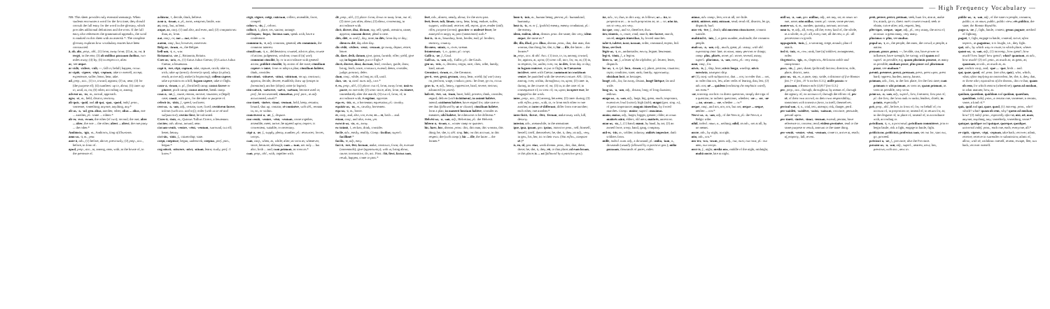— High Frequency Vocabulary —
NB: This sheet provides only essential meanings. When students encounter a word for the first time, they should consult the full entry for the word in the glossary, which provides additional definitions and the roots. If the full entry also references the grammatical appendix, the word is marked on this sheet with an asterisk *. The complete glossary explains how vocabulary entries have been constructed.
ā, ab, abs, prep., abl., (1) from, away from; (2) at, in, on; ā tergō, in the rear; (3) ab mīlibus passuum duōbus, two miles away; (4) by; (5) in respect to, after.
ac, see atque.
ac-cidō, -cidere, -cidī, —, fall to; befall, happen, occur.
ac-cipiō, -cipere, -cēpī, -ceptum, take to oneself, accept; experience, suffer; learn, hear, take.
ad, prep., acc., (1) to, toward, against; (2) at, near; (3) for (the purpose of); (4) numbers: up to, about; (5) time: up to, until, at, on; (6) other, according to, among.
advent-us, -ūs, m., arrival, approach.
ager, -rī, m., field, district, territory.
ali-quis, -quid, and ali-quī, -qua, -quod, indef. pron., someone, something; anyone, anything, any.*
ali-us, -a, -ud, gen. alīus, another, other; alius ... alius, one ... another, pl.: some ... others.*
alt-er, -era, -erum, the other (of two); second; the one; alter ... alter, the one ... the other; alterī ... alterī, the one party ... the other.*
Ambiorix, -īgis, m., Ambiorix, king of Eburones.
amn-us, -ī, m., year.
ante-ā, adv., (1) before, above, previously; (2) prep., acc., before, in front of.
apud, prep., acc., at, among, near, with; at the house of, in the presence of.
arbitror, 1, decide, think, believe.
arm-a, -ōrum, n. pl., arms, weapons; battle, war.
at, conj., but, at least.
atque, ac, conj. (1) and also, and even, and; (2) comparisons: than, as, from.
aut, conj., or; aut ... aut, either ... or.
autem, conj., but; however, moreover.
Belg-ae, -ārum, m., the Belgae.
bell-um, -ī, n., war.
Britanni-a, -ae, f., Britannia, Britain.
Caes-ar, -aris, m., (1) Gaius Julius Caesar; (2) Lucius Julius Caesar, a lieutenant.
capi-ō, -ere, cēpī, captum, take, capture, catch; take in, trick; take up (arms); choose (a spot); adopt (a plan); reach, arrive at(); make (a beginning); collem capere, take a position on a hill; fugam capere, take to flight.
castr-a, -ōrum, n. pl., (fortified) camp; castra facere or pōnere, pitch camp; castra movēre, break camp.
caus-a, -ae, f., cause, reason, motive; situation; a (legal) case; causā, with gen., for the sake or purpose of.
celerit-ās, -tātis, f., speed, swiftness.
cert-us, -a, -um, adj., certain, sure, fixed; certiōrem facere, inform (with acc. and inf.); order (with ut or nē and subjunctive); certior fierī, be informed.
Cicer-ō, -ōnis, m., Quintus Tullius Cicero, a lieutenant.
circiter, adv. about, around, near.
circum-veniō, -venīre, -vēnī, -ventum, surround, cut off; beset; betray.
cīvi-tās, -tātis, f., citizenship; state.
coepī, coeptīsse, began, undertook; coeptus, perf. part., begun.*
cog-nōscō, -nōscere, -nōvī, -nitum, learn; study; perf.: I know.*
cōgō, cōgere, coēgī, coāctum, collect, assemble, force, compel.
cohor-s, -tis, f., cohort.
collocō, 1, place, set, station; arrange.
col-loquor, -loquī, -locūtus sum, speak with, have a conference.
commūn-is, -e, adj. common, general; rēs commūnis, the common interest.
cōnsili-um, -ī, n., deliberation; counsel, advice; plan, course of action; judgement, wisdom; council (of war); commūnī cōnsiliō, by or in accordance with general action; pūblicō cōnsiliō, by action of the state; cōnsilium capere or inīre, form or adopt a plan; cōnsilium habēre, think, consider.
cōn-stituō, -stituere, -stituī, -stitūtum, set up, construct; appoint, decide, decree, establish; draw up (troops in formation); anchor (ships); raise (a legion).
cōn-suēscō, -suēscere, -suēvī, -suētum, become used to; perf., be accustomed; cōnsuētus, perf. part., as adj. accustomed, usual.*
con-tineō, -tinēre, -tinuī, -tentum, hold, keep, restrain; bound, shut up, contain; sē continēre, with abl., remain in, on, or within.
contrōversi-a, -ae, f., dispute.
con-veniō, -venīre, -vēnī, -ventum, come together, assemble, meet; arrive; be agreed upon; impers. is convenient, suitable, or necessary.
cōpi-a, -ae, f., supply, plenty, number; pl.: resources; forces, troops.
cum, conj., when, as, while; after; as soon as; whenever; since, because; although; cum ... tum, not only ... but also, both ... and; cum prīmum, as soon as.*
cum, prep., abl., with, together with.
dē, prep., abl., (1) place: from, down or away from, out of; (2) time: just after, about; (3) about, concerning, in accordance with.
dīcō, dīcere, dīxī, dictum, say, tell; speak, mention, name, appoint; causam dīcere, plead a case.
diēs, diēī, m. and f., day, time; in diēs, from day to day; diem ex diē, day after day.
dis-cēdō, -cēdere, -cessī, -cessum, go away, depart, retire; leave.
dō, dare, dedī, datum, give, grant, furnish; offer; yield, give up; in fugam dare, put to flight.*
dūcō, dūcere, dūxī, ductum, lead, conduct, guide, draw; bring, fetch; trace, construct, extend; deem, consider, judge; protract, defer.
dum, conj., while, as long as; till, until.
duo, -ae, -a, card. num. adj., two.*
ē, ex, prep., abl., (1) place: out of, from, away from; ūnā ex parte, on one side; (2) time: since, after, from; ex itinere, immediately after the march; (3) out of, from, of; in accordance with; ē regiōne, opposite.
equ-es, -itis, m., a horseman; equestrian; pl.: cavalry.
equitāt-us, -ūs, m., cavalry, horsemen.
equ-us, -ī, m., horse.
et, conj., and, also, too, even; et ... et, both ... and.
etiam, conj., and also, even, yet.
exercit-us, -ūs, m., army.
ex-istimō, 1, reckon, think, consider.
facile, adv., easily, readily. Comp.: facilius; superl.: facillimē.*
facilis, -e, adj., easy.
faci-ō, -ere, fēcī, factum, make, construct, form; do, execute (commands); give (opportunity); with ut, bring about, cause; intransitive, do, act. Pass.: fīō, fierī, factus sum, result, happen, come to pass.*
ferē, adv., almost, nearly, about; for the most part.
ferō, ferre, tulī, lātum, carry, bear, bring, endure, suffer, support, withstand; receive; tell, report, give, render (aid); offer, propose (terms); graviter or molestē ferre, be annoyed or angry at, pass (sometimes) rush.*
fīni-is, -is m., boundary, limit, border, end; pl. borders; territory, country.
flū-men, -minis, n., river, stream.
frūmentum, -ī, n., grain; pl.: crops.
Galli-a, -ae, f., Gaul.
Gall-us, -a, -um, adj., Gallic; pl.: the Gauls.
gen-us, -eris, n., descent, origin, race, class, tribe, family; kind, nature.
Germān-ī, -ōrum, m., the Germans.
ger-ō, -ere, gessī, gestum, carry, bear, wield; (of war) carry on, perform, wage, conduct; pass.: be done, go on, occur.
grav-is, -e, adj., heavy, oppressive, hard, severe, serious; advanced (in years).
hab-eō, -ēre, -uī, -itum, have, hold, possess; think, consider, regard; deliver (with ōrātiōnem), in animō habēre, intend; ratiōnem habēre, have regard for; take care or see that (followed by ut or clause); cōnsilium habēre, form a plan; in numerō hostium habēre, consider as enemies; sibi̇ habēre, be otherwise or be different.*
Helvēti-us, -a, -um, adj., Helvetian; pl.: the Helvetii.
hībern-a, -ōrum, n., winter camp or quarters.
hic, haec, hoc, demon. pron.: this, this man, this woman, this thing; he, she, it; abl. sing. hōc, on this account, in this respect; the (with comp.); hic ... ille, the latter ... the former.*
hom-ō, -inis, m., human being, person; pl.: humankind, humanity.
host-is, -is, m. or f., (public) enemy, enemy combatant; pl.: the enemy.
idem, eadem, idem, demon. pron. the same; this very; idem atque, the same as.*
ille, illa, illud, gen. illīus, demon. pron., that, that man, that woman, that thing; he, she, it; hic ... ille, the latter ... the former.*
in, prep., acc. & abl. Acc.: (1) into, to, in, among; toward, for, against, at, upon; (2) time: till, into, for, on, at; (3) in, in respects, for, under, over, on; in diēs, from day to day; in fugam conicere, to put to flight; in Caesarem incidere, meet with Caesar; summum in cruciātum venīre, be punished with the severest torture. Abl.: (1) in, among, over, within, throughout; on, upon; (2) time: in, during, in the course of; on; (3) in, in the case of; in consequence of; in view of; on, upon; in opere esse, be engaged in the work.
inter, prep., acc., (1) among, between; (2) time: during; (3) with reflex. pron., with, to, or from each other or one another, as inter sē differunt, differ from one another; each other, one another.*
inter-ficiō, -ficere, -fēcī, -fectum, make away with, kill, destroy.
interim, adv., meanwhile, in the meantime.
ipse, ipsa, ipsum, gen. ipsīus, intensive pron., self; himself, herself, itself, themselves; he, she, it, they; as adj., very, in gen., his, her, its or their own. (Not reflex., compare sē.)*
is, ea, id, gen. eius, weak demon. pron., this, that, these, those; he, she, it, they; eō, to that place; ad eum locum, to this place; is ... ut (followed by a partitive gen.).
ita, adv., so, thus, in this way; as follows; ut ... ita, in proportion as ... in such proportion as; as ... so; nōn ita, not so very, not very.
ita-que, conj., and so, therefore, thus.
iter, itineris, n., route, road; march; iter facere, march, travel; magnīs itineribus, by forced marches.
iube-ō, iubēre, iussī, iussum, order, command, enjoin, bid.
lātus, see ferō.
lēgāt-us, -ī, m., ambassador, envoy, legate; lieutenant.
legi-ō, -iōnis, f., a legion.
litter-a, -ae, f., a letter of the alphabet; pl.: letters; letter, dispatch.
loc-us, -ī, m. (pl. loca, -ōrum, n.), place, position, situation; topic; condition, state; rank; family; opportunity; obsidum locō, as hostages.
longē, adv., far, far away, distant, longē lātēque, far and wide.
long-us, -a, -um, adj., distant, long; of long duration; tedious.
magn-us, -a, -um, adj., large, big, great, much; important, extensive; loud (voice); high (tide); magnī (gen. sing. n.), of great importance; magnīs itineribus, by forced marches. Comp.: maior; superl.: maximus.
maior, maius, adj., larger, bigger, greater; older; as noun: maiōrēs nātū, elders, old men; maiōrēs, ancestors.
man-us, -ūs, f., (1) hand; manū, by hand, by art; (2) an armed force, troop, band, gang, company.
mīl-es, -itis, m., soldier; infantry; mīlitēs imperāre, draft soldiers from.
mīlle, indecl. num. adj., a thousand; pl.: mīlia, -ium, n., thousands (usually followed by a partitive gen.); mīlia passuum, thousands of paces, miles.
minus, adv. comp., less; not at all, too little.
mittō, mittere, mīsī, missum, send; send off, dismiss, let go, dispatch; hurl.
mov-eō, -ēre, f., death; sibi mortem cōnscīscere, commit suicide.
multitūd-ō, -inis, f., a great number, multitude; the common people.
mult-us, -a, -um, adj., much, great; pl.: many; with abl. expressing time: late; as noun, many persons or things; comp. plūs, plūrēs, more; pl.: more, several, many; superl.: plūrimus, -a, -um, most, pl.: very many.
nam, conj., for.
nāvis, -is, f., ship, boat; nāvis longa, warship; nāvis onerāria, transport ship.
nē (1), conj. with subjunctive, that ... not, in order that ... not, in order that not, lest, after verbs of fearing, that, lest; (2) adv. not; nē ... quidem (enclosing the emphatic word), not even.*
-ne, interrog. enclitic: in direct questions, simply the sign of a question; in indirect questions, whether; -ne ... -ne, -ne ... an, utrum ... -ne, whether ... or.*
neque, conj., and not, nor, not, but not; neque ... neque, neither ... nor.*
Nervi-us, -a, -um, adj., of the Nervii; pl.: the Nervii, a Belgic tribe.
nihil, indecl. noun, n., nothing; nihil, as adv., not at all, by no means.
nocte, adv., by night, at night.
nōn, adv., not.*
nos-ter, -tra, -trum, poss. adj., our, ours; our own; pl.: our men, our troops.
noct-is, f., night; media nox, middle of the night, midnight; multā nocte, late at night.
nūll-us, -a, -um, gen. nūllīus, adj., not any, no; as noun: no one, none; nōn nūllus, some; pl.: some, some persons.
numer-us, -ī, m., number, quantity, amount; account.
omn-is, -e, adj., all, every, all the; every kind of, the whole, as a whole; m. pl.: all, every one; all the rest; n. pl.: all possessions or goods.
oppugnātiō, -ōnis, f., a storming, siege, assault; plan of attack.
ōrd-ō, -inis, m., row; rank, line (of soldiers; arrangement, order.
Orgetori-x, -īgis, m., Orgetorix, Helvetian noble and conspirator.
pars, -tis, f., part, share; (political) faction; direction, side, place, district, area.
pass-us, -ūs, m., a pace, step, stride, a distance of five Roman feet (= 4 feet, 10 ⅛ inches U.S.); mīlle passūs or passuum, a Roman mile (4,857 feet U.S.)
per, prep., acc., through, throughout; by means of, through the agency of; on account of, through the efforts of; per sē, of their own accord, on their own responsibility; sometimes with intensive force, in itself, themselves.
perīcul-um, -ī, n., trial, test, attempt; risk, danger, peril.
per-suādeō, -suādēre, -suāsī, -suāsum, convince, persuade, prevail upon.
per-tineō, -tinēre, -tinuī, -tentum, extend; pertain, have reference to, concern; tend; eōdem pertinēre, tend to the same purpose or result, amount to the same thing.
per-veniō, -venīre, -vēnī, -ventum, come to, arrive at, reach; of property, fall, revert.
petō, petere, petīvī, petītum, seek, hunt for, aim at, make for, attack, go to, direct one's course toward; seek to obtain, strive after; ask, request, beg.
plēr-īque, -aeque, -aque, adj., pl., very many, the most of; as noun: a great many, very many.
plūrimus or plūs, see multus.
popul-us, -ī, m., the people, the mass, the crowd; a people, a nation.
possum, posse, potuī, —, be able, can, have power or influence, have strength, be strong; with quam and superl. as possible, e.g. quam plūrimās possent, as many as possible; multum posse, plūs posse and plūrimum posse, see multum.*
premō, premere, pressī, pressum, press, press upon, press hard; oppress, burden, annoy, harass.
prīmum, adv., first, in the first place, for the first time; cum prīmum or ubi prīmum, as soon as; quam prīmum, as soon as possible, very soon.
prīm-us, -a, -um, adj., superl., first, foremost; first part of; pl.: the first, the front rank or ranks; leaders, chiefs; in prīmīs, especially.*
prō, prep., abl., before, in front of; for, on behalf of; on account of, in proportion to; instead of; in return for, as; in the disguise of; in place of, instead of; in accordance with, according to.
prōcilium, -ī, n., a proconsul; prōcilium committere, join or begin battle, risk a fight, engage in battle, fight.
prōficīscor, prōficīscī, profectus sum, set out for, start out, go, proceed.
prōvinci-a, -ae, f., province; also the Province.
proxim-us, -a, -um, adj., superl., nearest, next; last, previous; with acc., next to.
pūblic-us, -a, -um, adj., of the state or people, common, public; n. as noun, public, public view; rēs pūblica, the state; the Roman Republic.
pugn-a, -ae, f., fight, battle, contest; genus pugnae, method of fighting.
pugnō, 1, fight, engage in battle, contend, strive; often impers., as pugnātur, it is fought, i.e., they fight.
quā, adv., by which way or route; in which place, where.
quant-us, -a, -um, adj., (1) interrog., how great?; how much? how large? how great?; what? quantum, as adv., how much? (2) rel. pron., as much as; as great, as; quantum, as adv., as much as, as.
que, enclitic conj., and; -que ... -que, both ... and.
quī, quae, quod, rel. pron. (see also, quis), who, which, what; often implying an antecedent, he, she, it, they, that, or those who; equivalent of the demon., this or that; quam ob rem, for which reason (wherefore); quem ad modum, in what manner, how, as.
quidam, quaedam, quiddam and quidam, quaedam, quoddam, indef. pron., a certain one, someone; a certain, some, a kind of.*
quis, quid and quī, quae, quod, (1) interrog. pron., who? which? what? quam ob rem, why? quem ad modum, how? (2) indef. pron., especially after sī, nisi, nē, num, anyone, anything, any; somebody, something, some.*
quisque, quidque and quisque, quaeque, quodque, universal indef. pron., each one, each; everyone, all.*
re-cipiō, -cipere, -cēpī, -ceptum, take back; recover; admit, receive; receive in surrender or submission; admit of, allow; with sē, withdraw oneself, retreat, escape, flee, run back; recover oneself.